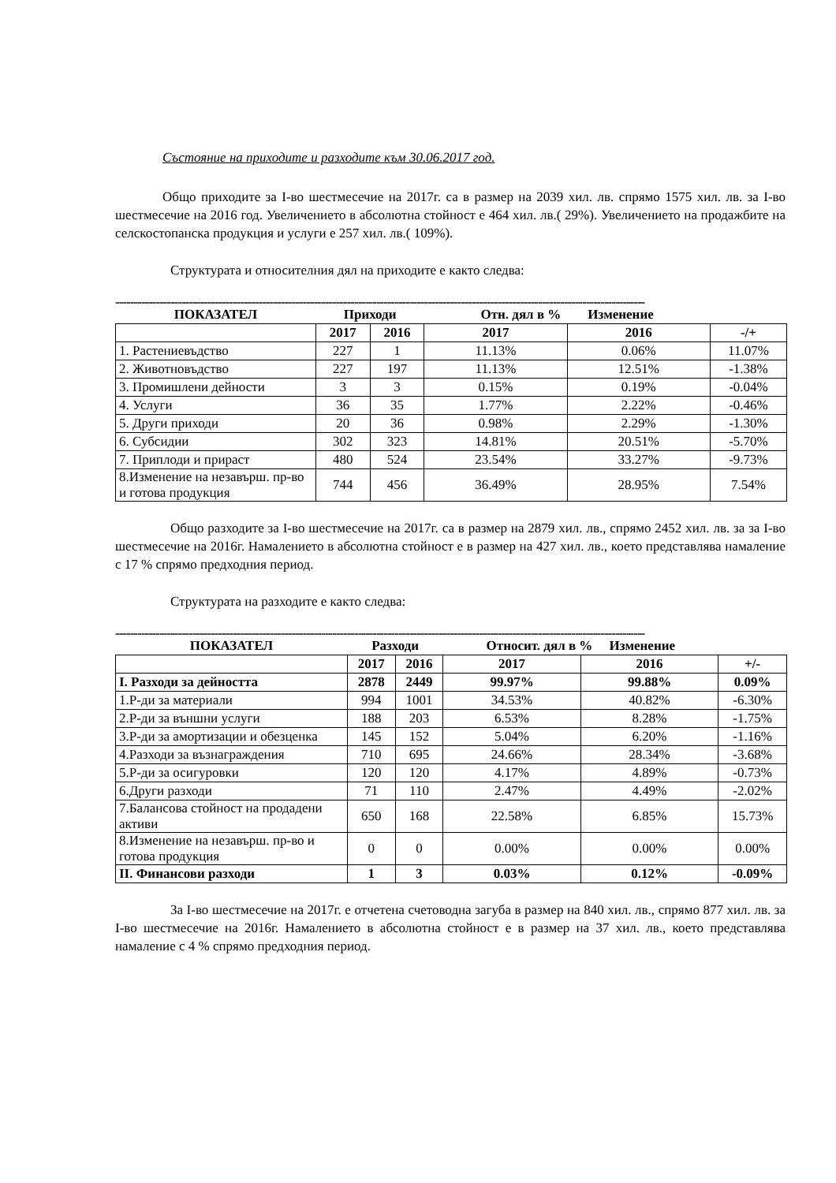Състояние на приходите и разходите към 30.06.2017 год.
Общо приходите за І-во шестмесечие на 2017г. са в размер на 2039 хил. лв. спрямо 1575 хил. лв. за І-во шестмесечие на 2016 год. Увеличението в абсолютна стойност е 464 хил. лв.( 29%). Увеличението на продажбите на селскостопанска продукция и услуги е 257 хил. лв.( 109%).
Структурата и относителния дял на приходите е както следва:
------------------------------------------------------------------------------------------------------------------------------------------------
| ПОКАЗАТЕЛ | Приходи | | Отн. дял в % Изменение | | |
| --- | --- | --- | --- | --- | --- |
| | 2017 | 2016 | 2017 | 2016 | -/+ |
| 1. Растениевъдство | 227 | 1 | 11.13% | 0.06% | 11.07% |
| 2. Животновъдство | 227 | 197 | 11.13% | 12.51% | -1.38% |
| 3. Промишлени дейности | 3 | 3 | 0.15% | 0.19% | -0.04% |
| 4. Услуги | 36 | 35 | 1.77% | 2.22% | -0.46% |
| 5. Други приходи | 20 | 36 | 0.98% | 2.29% | -1.30% |
| 6. Субсидии | 302 | 323 | 14.81% | 20.51% | -5.70% |
| 7. Приплоди и прираст | 480 | 524 | 23.54% | 33.27% | -9.73% |
| 8.Изменение на незавърш. пр-во и готова продукция | 744 | 456 | 36.49% | 28.95% | 7.54% |
Общо разходите за І-во шестмесечие на 2017г. са в размер на 2879 хил. лв., спрямо 2452 хил. лв. за за І-во шестмесечие на 2016г. Намалението в абсолютна стойност е в размер на 427 хил. лв., което представлява намаление с 17 % спрямо предходния период.
Структурата на разходите е както следва:
------------------------------------------------------------------------------------------------------------------------------------------------
| ПОКАЗАТЕЛ | Разходи | | Относит. дял в % Изменение | | |
| --- | --- | --- | --- | --- | --- |
| | 2017 | 2016 | 2017 | 2016 | +/- |
| I. Разходи за дейността | 2878 | 2449 | 99.97% | 99.88% | 0.09% |
| 1.Р-ди за материали | 994 | 1001 | 34.53% | 40.82% | -6.30% |
| 2.Р-ди за външни услуги | 188 | 203 | 6.53% | 8.28% | -1.75% |
| 3.Р-ди за амортизации и обезценка | 145 | 152 | 5.04% | 6.20% | -1.16% |
| 4.Разходи за възнаграждения | 710 | 695 | 24.66% | 28.34% | -3.68% |
| 5.Р-ди за осигуровки | 120 | 120 | 4.17% | 4.89% | -0.73% |
| 6.Други разходи | 71 | 110 | 2.47% | 4.49% | -2.02% |
| 7.Балансова стойност на продадени активи | 650 | 168 | 22.58% | 6.85% | 15.73% |
| 8.Изменение на незавърш. пр-во и готова продукция | 0 | 0 | 0.00% | 0.00% | 0.00% |
| II. Финансови разходи | 1 | 3 | 0.03% | 0.12% | -0.09% |
За І-во шестмесечие на 2017г. е отчетена счетоводна загуба в размер на 840 хил. лв., спрямо 877 хил. лв. за І-во шестмесечие на 2016г. Намалението в абсолютна стойност е в размер на 37 хил. лв., което представлява намаление с 4 % спрямо предходния период.